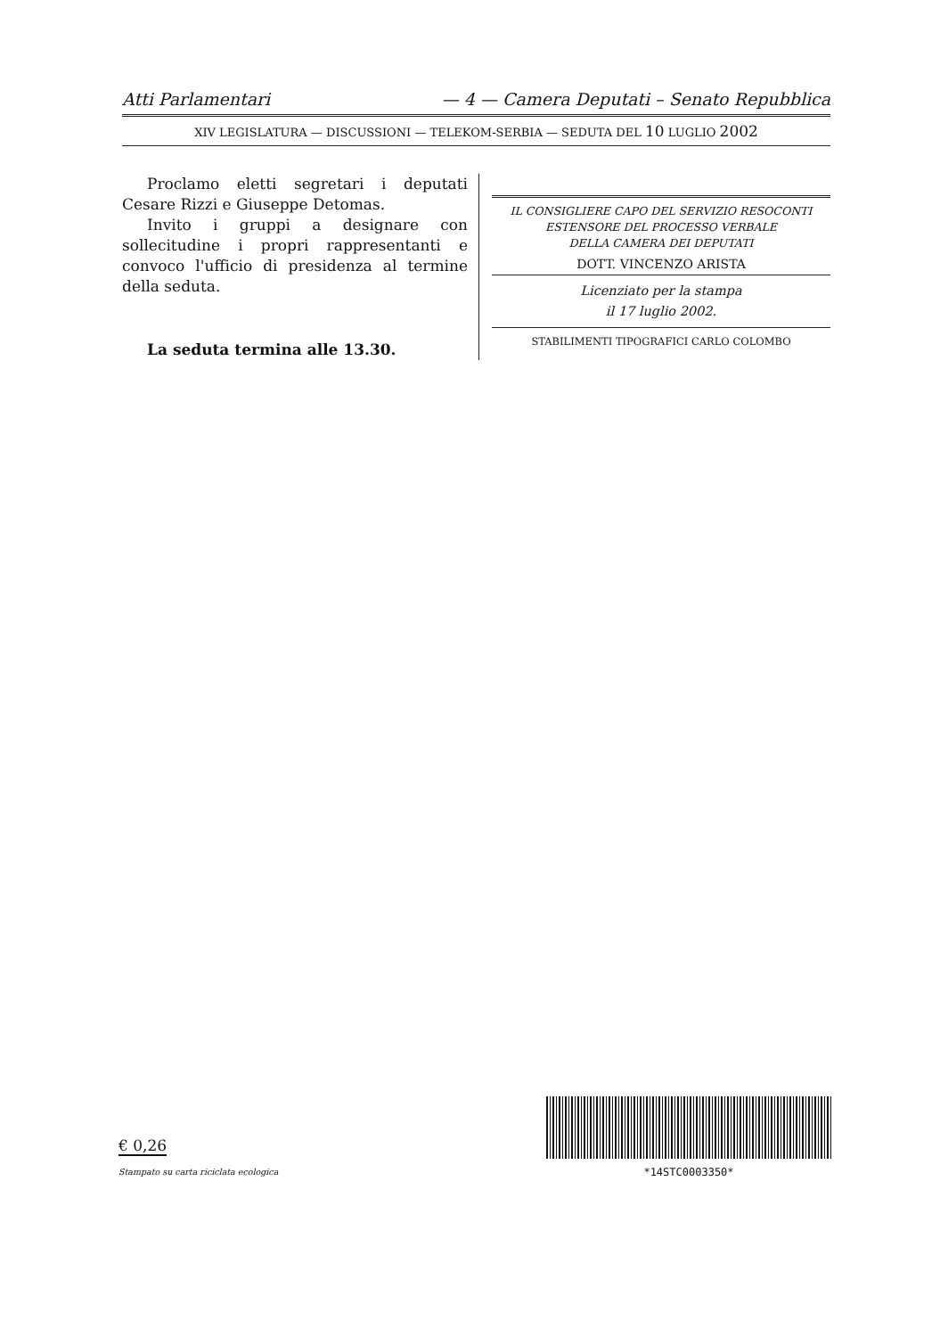Atti Parlamentari — 4 — Camera Deputati – Senato Repubblica
XIV LEGISLATURA — DISCUSSIONI — TELEKOM-SERBIA — SEDUTA DEL 10 LUGLIO 2002
Proclamo eletti segretari i deputati Cesare Rizzi e Giuseppe Detomas.
Invito i gruppi a designare con sollecitudine i propri rappresentanti e convoco l'ufficio di presidenza al termine della seduta.
La seduta termina alle 13.30.
IL CONSIGLIERE CAPO DEL SERVIZIO RESOCONTI
ESTENSORE DEL PROCESSO VERBALE
DELLA CAMERA DEI DEPUTATI
DOTT. VINCENZO ARISTA
Licenziato per la stampa
il 17 luglio 2002.
STABILIMENTI TIPOGRAFICI CARLO COLOMBO
€ 0,26
Stampato su carta riciclata ecologica
*14STC0003350*